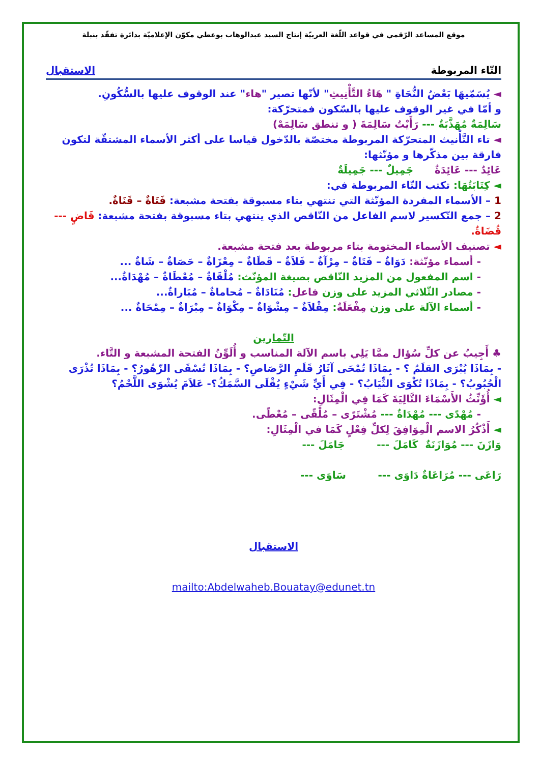موقع المساعد الرّقمي في قواعد اللّغة العربيّة إنتاج السيد عبدالوهاب بوعطي مكوّن الإعلاميّة بدائرة تفقّد بنبلة
التّاء المربوطة الاستقبال
◄ يُسَمّيهَا بَعْضُ النُّحَاةِ " هَاءُ التَّأْنِيثِ" لأنّها تصير "هاء" عند الوقوف عليها بالسُّكُونِ.
و أمّا في غير الوقوف عليها بالسّكون فمتحرّكة:
سَالِمَةٌ مُهَذَّبَةٌ --- رَأَيْتُ سَالِمَةَ ( و تنطق سَالِمَهْ)
◄ تاء التَّأْنيث المتحرّكة المربوطة مختصّة بالدّخول قياسا على أكثر الأسماء المشتقّة لتكون فارقة بين مذكّرها و مؤنّثها:
عَائِدٌ --- عَائِدَةٌ جَمِيلٌ --- جَمِيلَةٌ
◄ كِتَابَتُهَا: تكتب التّاء المربوطة في:
1 – الأسماء المفردة المؤنّثة التي تنتهي بتاء مسبوقة بفتحة مشبعة: فَتَاةٌ – قَنَاةٌ.
2 – جمع التّكسير لاسم الفاعل من النّاقص الذي ينتهي بتاء مسبوقة بفتحة مشبعة: قَاضٍ --- قُضَاةٌ.
◄ تصنيف الأسماء المختومة بتاء مربوطة بعد فتحة مشبعة.
- أسماء مؤنّثة: دَوَاةٌ – فَتَاةٌ – مِرْآةٌ – فَلاَةٌ – قَطَاةٌ – مِعْزَاةٌ – حَصَاةٌ – شَاةٌ ...
- اسم المفعول من المزيد النّاقص بصيغة المؤنّث: مُلْقَاةٌ – مُعْطَاةٌ – مُهْدَاةٌ...
- مصادر الثّلاثي المزيد على وزن فاعل: مُنَادَاةٌ – مُحاماةٌ – مُبَاراةٌ...
- أسماء الآلة على وزن مِفْعَلَةٌ: مِقْلاَةٌ – مِشْوَاةٌ – مِكْوَاةٌ – مِبْرَاةٌ – مِمْحَاةٌ ...
التّمارين
♣ أَجِيبُ عن كلِّ سُؤال ممَّا يَلِي باسم الآلة المناسب و أُلَوِّنُ الفتحة المشبعة و التَّاء.
- بِمَاذَا يُبْرَى القلَمُ ؟ - بِمَاذَا تُمْحَى آثَارُ قَلَمِ الرَّصَاصِ؟ - بِمَاذَا تُسْقَى الزّهُورُ؟ - بِمَاذَا تُذْرَى الْحُبُوبُ؟ - بِمَاذَا تُكْوَى الثِّيَابُ؟ - فِي أَيِّ شَيْءٍ يُقْلَى السَّمَكُ؟- عَلاَمَ يُشْوَى اللَّحْمُ؟
◄ أُؤَنِّثُ الأَسْمَاءَ التَّالِيَةَ كَمَا فِي الْمِثَالِ:
- مُهْدًى --- مُهْدَاةٌ --- مُشْتَرًى – مُلْقًى – مُعْطًى.
◄ أَذْكُرُ الاسم الْمِوَافِقَ لِكلِّ فِعْلٍ كَمَا في الْمِثَالِ:
وَازَنَ --- مُوَازَنَةٌ كَامَلَ --- جَامَلَ ---
رَاعَى --- مُرَاعَاةٌ دَاوَى --- سَاوَى ---
الاستقبال
mailto:Abdelwaheb.Bouatay@edunet.tn